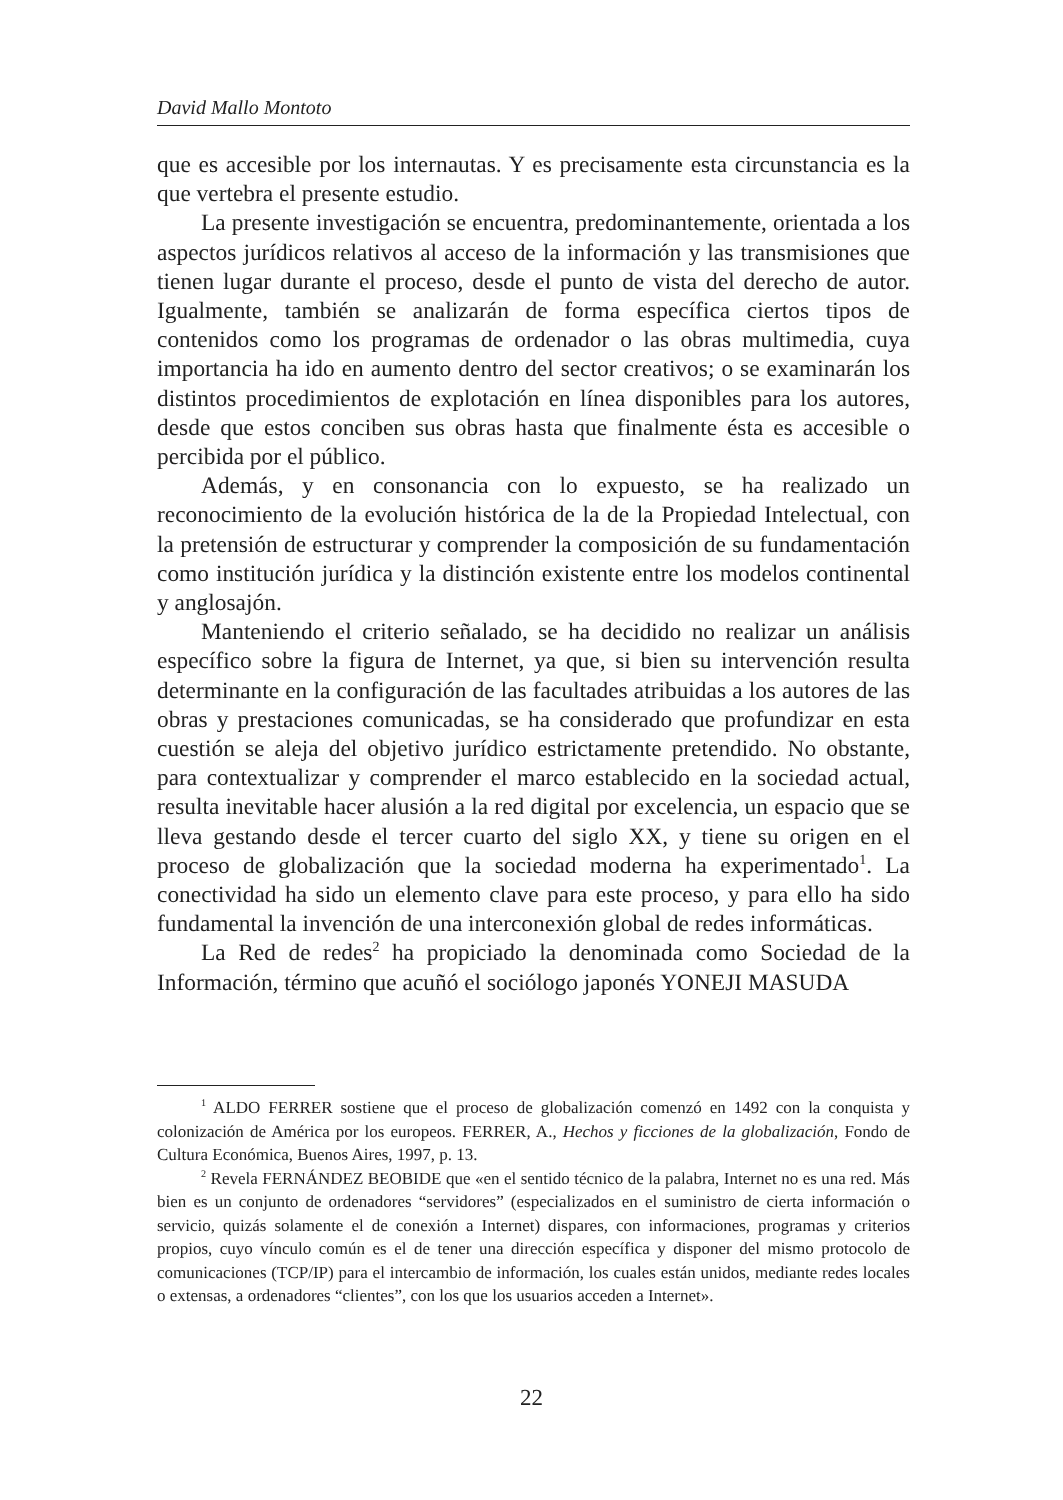David Mallo Montoto
que es accesible por los internautas. Y es precisamente esta circunstancia es la que vertebra el presente estudio.
La presente investigación se encuentra, predominantemente, orientada a los aspectos jurídicos relativos al acceso de la información y las transmisiones que tienen lugar durante el proceso, desde el punto de vista del derecho de autor. Igualmente, también se analizarán de forma específica ciertos tipos de contenidos como los programas de ordenador o las obras multimedia, cuya importancia ha ido en aumento dentro del sector creativos; o se examinarán los distintos procedimientos de explotación en línea disponibles para los autores, desde que estos conciben sus obras hasta que finalmente ésta es accesible o percibida por el público.
Además, y en consonancia con lo expuesto, se ha realizado un reconocimiento de la evolución histórica de la de la Propiedad Intelectual, con la pretensión de estructurar y comprender la composición de su fundamentación como institución jurídica y la distinción existente entre los modelos continental y anglosajón.
Manteniendo el criterio señalado, se ha decidido no realizar un análisis específico sobre la figura de Internet, ya que, si bien su intervención resulta determinante en la configuración de las facultades atribuidas a los autores de las obras y prestaciones comunicadas, se ha considerado que profundizar en esta cuestión se aleja del objetivo jurídico estrictamente pretendido. No obstante, para contextualizar y comprender el marco establecido en la sociedad actual, resulta inevitable hacer alusión a la red digital por excelencia, un espacio que se lleva gestando desde el tercer cuarto del siglo XX, y tiene su origen en el proceso de globalización que la sociedad moderna ha experimentado<sup>1</sup>. La conectividad ha sido un elemento clave para este proceso, y para ello ha sido fundamental la invención de una interconexión global de redes informáticas.
La Red de redes<sup>2</sup> ha propiciado la denominada como Sociedad de la Información, término que acuñó el sociólogo japonés YONEJI MASUDA
<sup>1</sup> ALDO FERRER sostiene que el proceso de globalización comenzó en 1492 con la conquista y colonización de América por los europeos. FERRER, A., Hechos y ficciones de la globalización, Fondo de Cultura Económica, Buenos Aires, 1997, p. 13.
<sup>2</sup> Revela FERNÁNDEZ BEOBIDE que «en el sentido técnico de la palabra, Internet no es una red. Más bien es un conjunto de ordenadores “servidores” (especializados en el suministro de cierta información o servicio, quizás solamente el de conexión a Internet) dispares, con informaciones, programas y criterios propios, cuyo vínculo común es el de tener una dirección específica y disponer del mismo protocolo de comunicaciones (TCP/IP) para el intercambio de información, los cuales están unidos, mediante redes locales o extensas, a ordenadores “clientes”, con los que los usuarios acceden a Internet».
22